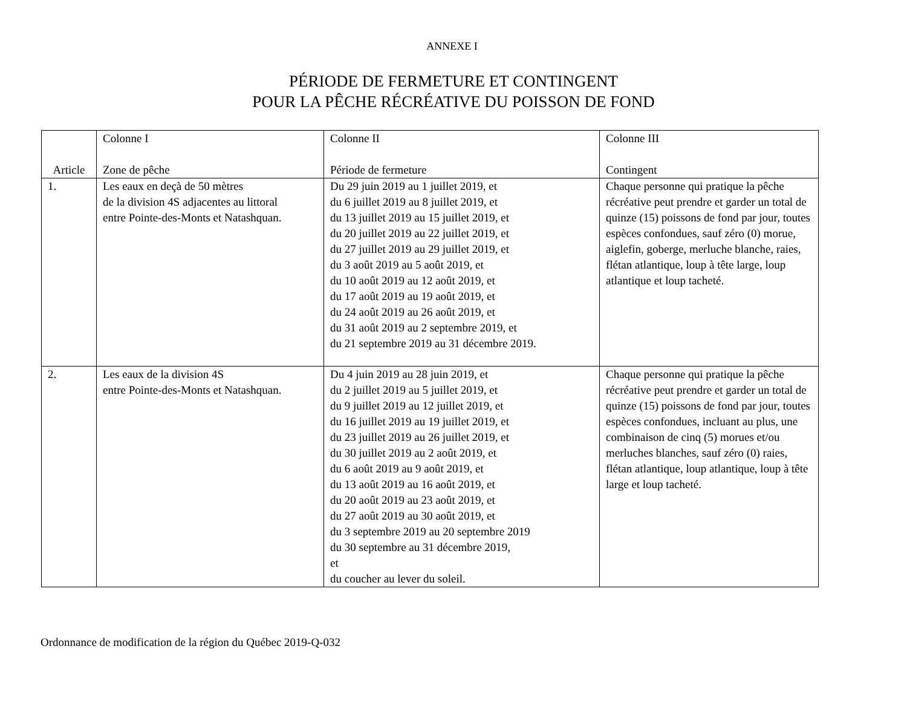ANNEXE I
PÉRIODE DE FERMETURE ET CONTINGENT
POUR LA PÊCHE RÉCRÉATIVE DU POISSON DE FOND
| Article | Colonne I Zone de pêche | Colonne II Période de fermeture | Colonne III Contingent |
| 1. | Les eaux en deçà de 50 mètres de la division 4S adjacentes au littoral entre Pointe-des-Monts et Natashquan. | Du 29 juin 2019 au 1 juillet 2019, et du 6 juillet 2019 au 8 juillet 2019, et du 13 juillet 2019 au 15 juillet 2019, et du 20 juillet 2019 au 22 juillet 2019, et du 27 juillet 2019 au 29 juillet 2019, et du 3 août 2019 au 5 août 2019, et du 10 août 2019 au 12 août 2019, et du 17 août 2019 au 19 août 2019, et du 24 août 2019 au 26 août 2019, et du 31 août 2019 au 2 septembre 2019, et du 21 septembre 2019 au 31 décembre 2019. | Chaque personne qui pratique la pêche récréative peut prendre et garder un total de quinze (15) poissons de fond par jour, toutes espèces confondues, sauf zéro (0) morue, aiglefin, goberge, merluche blanche, raies, flétan atlantique, loup à tête large, loup atlantique et loup tacheté. |
| 2. | Les eaux de la division 4S entre Pointe-des-Monts et Natashquan. | Du 4 juin 2019 au 28 juin 2019, et du 2 juillet 2019 au 5 juillet 2019, et du 9 juillet 2019 au 12 juillet 2019, et du 16 juillet 2019 au 19 juillet 2019, et du 23 juillet 2019 au 26 juillet 2019, et du 30 juillet 2019 au 2 août 2019, et du 6 août 2019 au 9 août 2019, et du 13 août 2019 au 16 août 2019, et du 20 août 2019 au 23 août 2019, et du 27 août 2019 au 30 août 2019, et du 3 septembre 2019 au 20 septembre 2019 du 30 septembre au 31 décembre 2019, et du coucher au lever du soleil. | Chaque personne qui pratique la pêche récréative peut prendre et garder un total de quinze (15) poissons de fond par jour, toutes espèces confondues, incluant au plus, une combinaison de cinq (5) morues et/ou merluches blanches, sauf zéro (0) raies, flétan atlantique, loup atlantique, loup à tête large et loup tacheté. |
Ordonnance de modification de la région du Québec 2019-Q-032